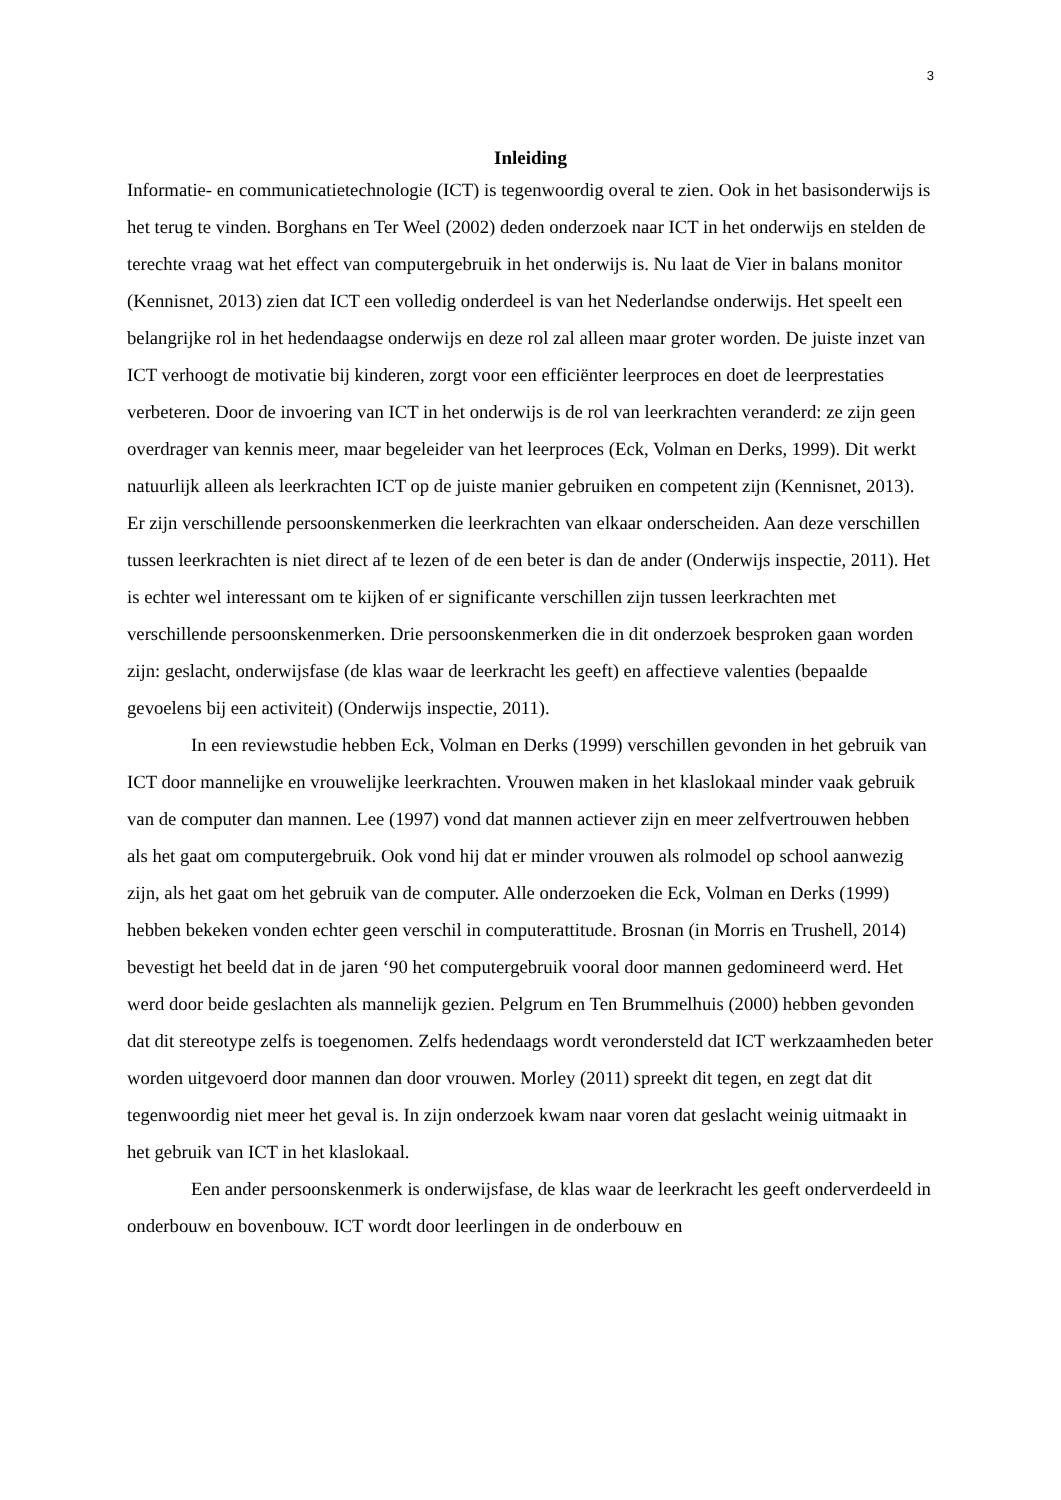3
Inleiding
Informatie- en communicatietechnologie (ICT) is tegenwoordig overal te zien. Ook in het basisonderwijs is het terug te vinden. Borghans en Ter Weel (2002) deden onderzoek naar ICT in het onderwijs en stelden de terechte vraag wat het effect van computergebruik in het onderwijs is. Nu laat de Vier in balans monitor (Kennisnet, 2013) zien dat ICT een volledig onderdeel is van het Nederlandse onderwijs. Het speelt een belangrijke rol in het hedendaagse onderwijs en deze rol zal alleen maar groter worden. De juiste inzet van ICT verhoogt de motivatie bij kinderen, zorgt voor een efficiënter leerproces en doet de leerprestaties verbeteren. Door de invoering van ICT in het onderwijs is de rol van leerkrachten veranderd: ze zijn geen overdrager van kennis meer, maar begeleider van het leerproces (Eck, Volman en Derks, 1999). Dit werkt natuurlijk alleen als leerkrachten ICT op de juiste manier gebruiken en competent zijn (Kennisnet, 2013). Er zijn verschillende persoonskenmerken die leerkrachten van elkaar onderscheiden. Aan deze verschillen tussen leerkrachten is niet direct af te lezen of de een beter is dan de ander (Onderwijs inspectie, 2011). Het is echter wel interessant om te kijken of er significante verschillen zijn tussen leerkrachten met verschillende persoonskenmerken. Drie persoonskenmerken die in dit onderzoek besproken gaan worden zijn: geslacht, onderwijsfase (de klas waar de leerkracht les geeft) en affectieve valenties (bepaalde gevoelens bij een activiteit) (Onderwijs inspectie, 2011).
In een reviewstudie hebben Eck, Volman en Derks (1999) verschillen gevonden in het gebruik van ICT door mannelijke en vrouwelijke leerkrachten. Vrouwen maken in het klaslokaal minder vaak gebruik van de computer dan mannen. Lee (1997) vond dat mannen actiever zijn en meer zelfvertrouwen hebben als het gaat om computergebruik. Ook vond hij dat er minder vrouwen als rolmodel op school aanwezig zijn, als het gaat om het gebruik van de computer. Alle onderzoeken die Eck, Volman en Derks (1999) hebben bekeken vonden echter geen verschil in computerattitude. Brosnan (in Morris en Trushell, 2014) bevestigt het beeld dat in de jaren ‘90 het computergebruik vooral door mannen gedomineerd werd. Het werd door beide geslachten als mannelijk gezien. Pelgrum en Ten Brummelhuis (2000) hebben gevonden dat dit stereotype zelfs is toegenomen. Zelfs hedendaags wordt verondersteld dat ICT werkzaamheden beter worden uitgevoerd door mannen dan door vrouwen. Morley (2011) spreekt dit tegen, en zegt dat dit tegenwoordig niet meer het geval is. In zijn onderzoek kwam naar voren dat geslacht weinig uitmaakt in het gebruik van ICT in het klaslokaal.
Een ander persoonskenmerk is onderwijsfase, de klas waar de leerkracht les geeft onderverdeeld in onderbouw en bovenbouw. ICT wordt door leerlingen in de onderbouw en